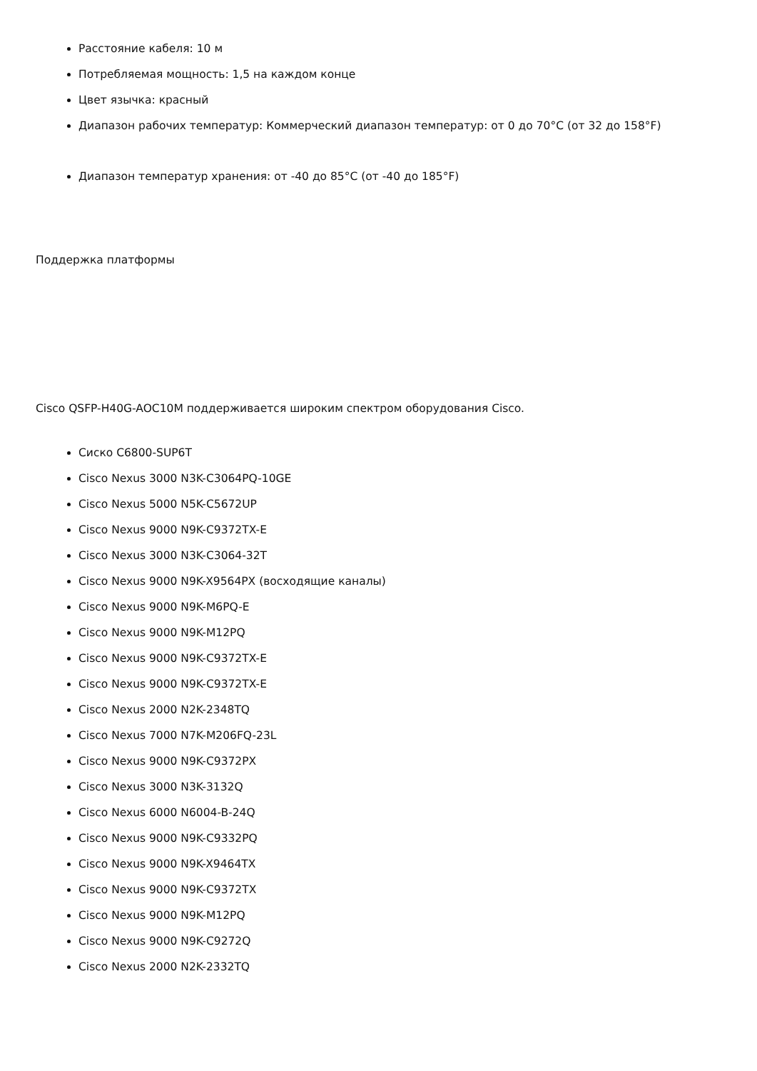Расстояние кабеля: 10 м
Потребляемая мощность: 1,5 на каждом конце
Цвет язычка: красный
Диапазон рабочих температур: Коммерческий диапазон температур: от 0 до 70°C (от 32 до 158°F)
Диапазон температур хранения: от -40 до 85°C (от -40 до 185°F)
Поддержка платформы
Cisco QSFP-H40G-AOC10M поддерживается широким спектром оборудования Cisco.
Сиско C6800-SUP6T
Cisco Nexus 3000 N3K-C3064PQ-10GE
Cisco Nexus 5000 N5K-C5672UP
Cisco Nexus 9000 N9K-C9372TX-E
Cisco Nexus 3000 N3K-C3064-32T
Cisco Nexus 9000 N9K-X9564PX (восходящие каналы)
Cisco Nexus 9000 N9K-M6PQ-E
Cisco Nexus 9000 N9K-M12PQ
Cisco Nexus 9000 N9K-C9372TX-E
Cisco Nexus 9000 N9K-C9372TX-E
Cisco Nexus 2000 N2K-2348TQ
Cisco Nexus 7000 N7K-M206FQ-23L
Cisco Nexus 9000 N9K-C9372PX
Cisco Nexus 3000 N3K-3132Q
Cisco Nexus 6000 N6004-B-24Q
Cisco Nexus 9000 N9K-C9332PQ
Cisco Nexus 9000 N9K-X9464TX
Cisco Nexus 9000 N9K-C9372TX
Cisco Nexus 9000 N9K-M12PQ
Cisco Nexus 9000 N9K-C9272Q
Cisco Nexus 2000 N2K-2332TQ